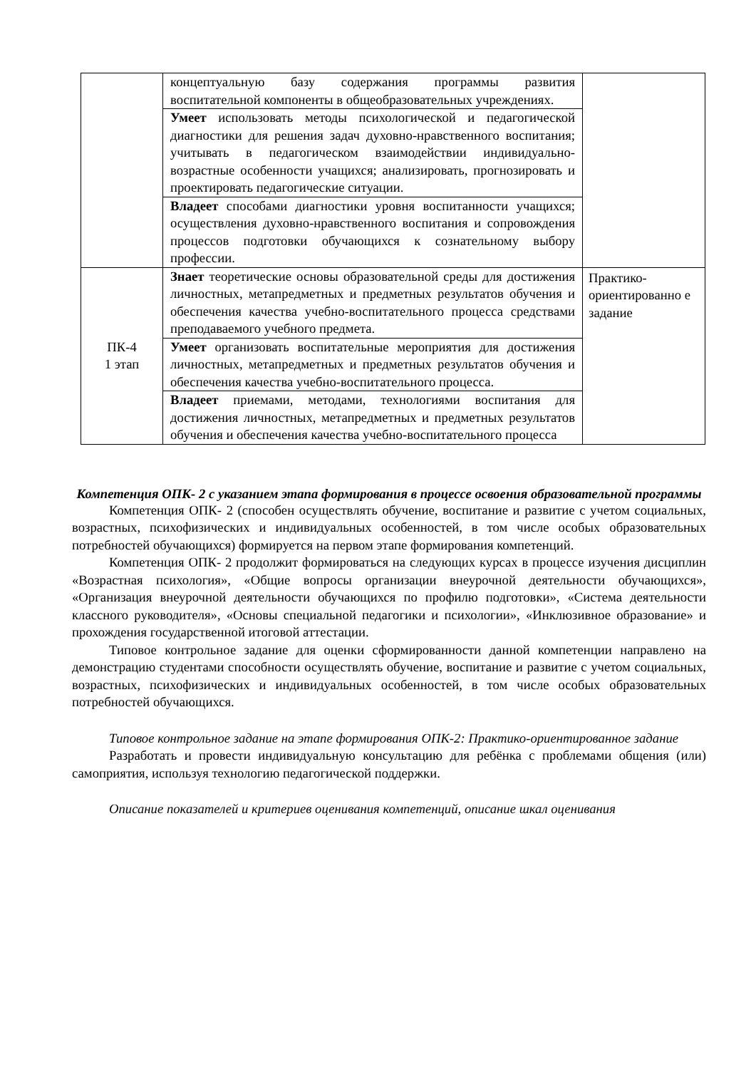| | концептуальную базу содержания программы развития воспитательной компоненты в общеобразовательных учреждениях. | |
| | Умеет использовать методы психологической и педагогической диагностики для решения задач духовно-нравственного воспитания; учитывать в педагогическом взаимодействии индивидуально-возрастные особенности учащихся; анализировать, прогнозировать и проектировать педагогические ситуации. | |
| | Владеет способами диагностики уровня воспитанности учащихся; осуществления духовно-нравственного воспитания и сопровождения процессов подготовки обучающихся к сознательному выбору профессии. | |
| ПК-4 1 этап | Знает теоретические основы образовательной среды для достижения личностных, метапредметных и предметных результатов обучения и обеспечения качества учебно-воспитательного процесса средствами преподаваемого учебного предмета. | Практико-ориентированно е задание |
| | Умеет организовать воспитательные мероприятия для достижения личностных, метапредметных и предметных результатов обучения и обеспечения качества учебно-воспитательного процесса. | |
| | Владеет приемами, методами, технологиями воспитания для достижения личностных, метапредметных и предметных результатов обучения и обеспечения качества учебно-воспитательного процесса | |
Компетенция ОПК- 2 с указанием этапа формирования в процессе освоения образовательной программы
Компетенция ОПК- 2 (способен осуществлять обучение, воспитание и развитие с учетом социальных, возрастных, психофизических и индивидуальных особенностей, в том числе особых образовательных потребностей обучающихся) формируется на первом этапе формирования компетенций.
Компетенция ОПК- 2 продолжит формироваться на следующих курсах в процессе изучения дисциплин «Возрастная психология», «Общие вопросы организации внеурочной деятельности обучающихся», «Организация внеурочной деятельности обучающихся по профилю подготовки», «Система деятельности классного руководителя», «Основы специальной педагогики и психологии», «Инклюзивное образование» и прохождения государственной итоговой аттестации.
Типовое контрольное задание для оценки сформированности данной компетенции направлено на демонстрацию студентами способности осуществлять обучение, воспитание и развитие с учетом социальных, возрастных, психофизических и индивидуальных особенностей, в том числе особых образовательных потребностей обучающихся.
Типовое контрольное задание на этапе формирования ОПК-2: Практико-ориентированное задание
Разработать и провести индивидуальную консультацию для ребёнка с проблемами общения (или) самоприятия, используя технологию педагогической поддержки.
Описание показателей и критериев оценивания компетенций, описание шкал оценивания